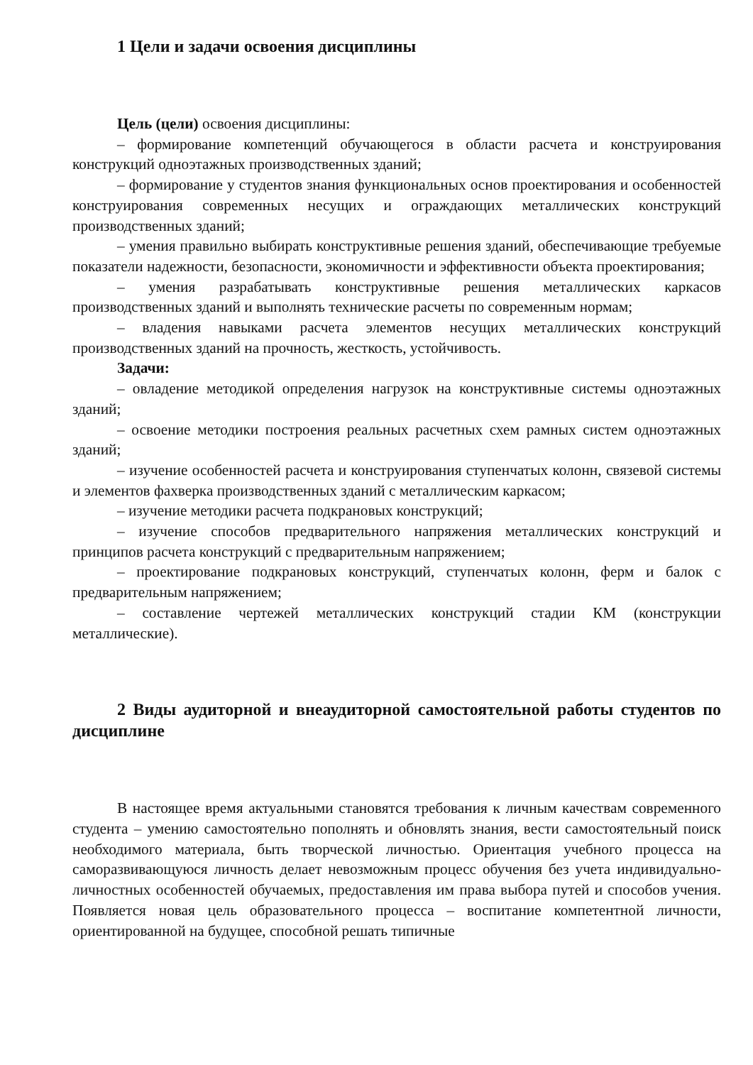1 Цели и задачи освоения дисциплины
Цель (цели) освоения дисциплины:
– формирование компетенций обучающегося в области расчета и конструирования конструкций одноэтажных производственных зданий;
– формирование у студентов знания функциональных основ проектирования и особенностей конструирования современных несущих и ограждающих металлических конструкций производственных зданий;
– умения правильно выбирать конструктивные решения зданий, обеспечивающие требуемые показатели надежности, безопасности, экономичности и эффективности объекта проектирования;
– умения разрабатывать конструктивные решения металлических каркасов производственных зданий и выполнять технические расчеты по современным нормам;
– владения навыками расчета элементов несущих металлических конструкций производственных зданий на прочность, жесткость, устойчивость.
Задачи:
– овладение методикой определения нагрузок на конструктивные системы одноэтажных зданий;
– освоение методики построения реальных расчетных схем рамных систем одноэтажных зданий;
– изучение особенностей расчета и конструирования ступенчатых колонн, связевой системы и элементов фахверка производственных зданий с металлическим каркасом;
– изучение методики расчета подкрановых конструкций;
– изучение способов предварительного напряжения металлических конструкций и принципов расчета конструкций с предварительным напряжением;
– проектирование подкрановых конструкций, ступенчатых колонн, ферм и балок с предварительным напряжением;
– составление чертежей металлических конструкций стадии КМ (конструкции металлические).
2 Виды аудиторной и внеаудиторной самостоятельной работы студентов по дисциплине
В настоящее время актуальными становятся требования к личным качествам современного студента – умению самостоятельно пополнять и обновлять знания, вести самостоятельный поиск необходимого материала, быть творческой личностью. Ориентация учебного процесса на саморазвивающуюся личность делает невозможным процесс обучения без учета индивидуально-личностных особенностей обучаемых, предоставления им права выбора путей и способов учения. Появляется новая цель образовательного процесса – воспитание компетентной личности, ориентированной на будущее, способной решать типичные